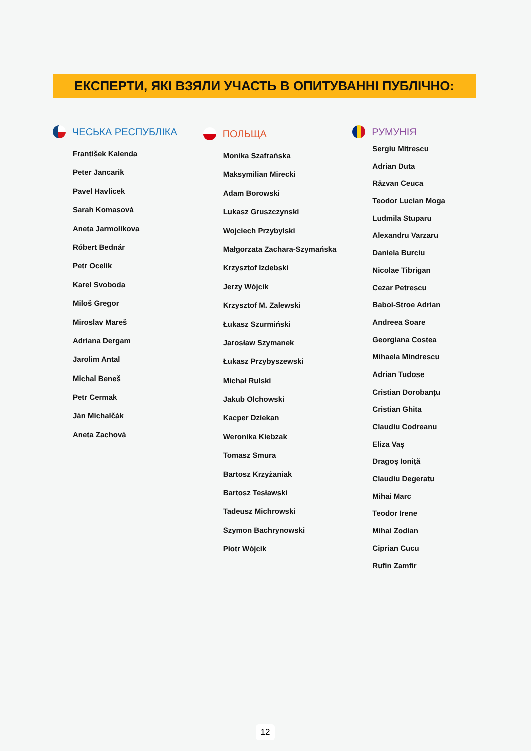ЕКСПЕРТИ, ЯКІ ВЗЯЛИ УЧАСТЬ В ОПИТУВАННІ ПУБЛІЧНО:
ЧЕСЬКА РЕСПУБЛІКА
František Kalenda
Peter Jancarik
Pavel Havlicek
Sarah Komasová
Aneta Jarmolikova
Róbert Bednár
Petr Ocelik
Karel Svoboda
Miloš Gregor
Miroslav Mareš
Adriana Dergam
Jarolim Antal
Michal Beneš
Petr Cermak
Ján Michalčák
Aneta Zachová
ПОЛЬЩА
Monika Szafrańska
Maksymilian Mirecki
Adam Borowski
Lukasz Gruszczynski
Wojciech Przybylski
Małgorzata Zachara-Szymańska
Krzysztof Izdebski
Jerzy Wójcik
Krzysztof M. Zalewski
Łukasz Szurmiński
Jarosław Szymanek
Łukasz Przybyszewski
Michał Rulski
Jakub Olchowski
Kacper Dziekan
Weronika Kiebzak
Tomasz Smura
Bartosz Krzyżaniak
Bartosz Tesławski
Tadeusz Michrowski
Szymon Bachrynowski
Piotr Wójcik
РУМУНІЯ
Sergiu Mitrescu
Adrian Duta
Răzvan Ceuca
Teodor Lucian Moga
Ludmila Stuparu
Alexandru Varzaru
Daniela Burciu
Nicolae Tibrigan
Cezar Petrescu
Baboi-Stroe Adrian
Andreea Soare
Georgiana Costea
Mihaela Mindrescu
Adrian Tudose
Cristian Dorobanțu
Cristian Ghita
Claudiu Codreanu
Eliza Vaș
Dragoș Ioniță
Claudiu Degeratu
Mihai Marc
Teodor Irene
Mihai Zodian
Ciprian Cucu
Rufin Zamfir
12